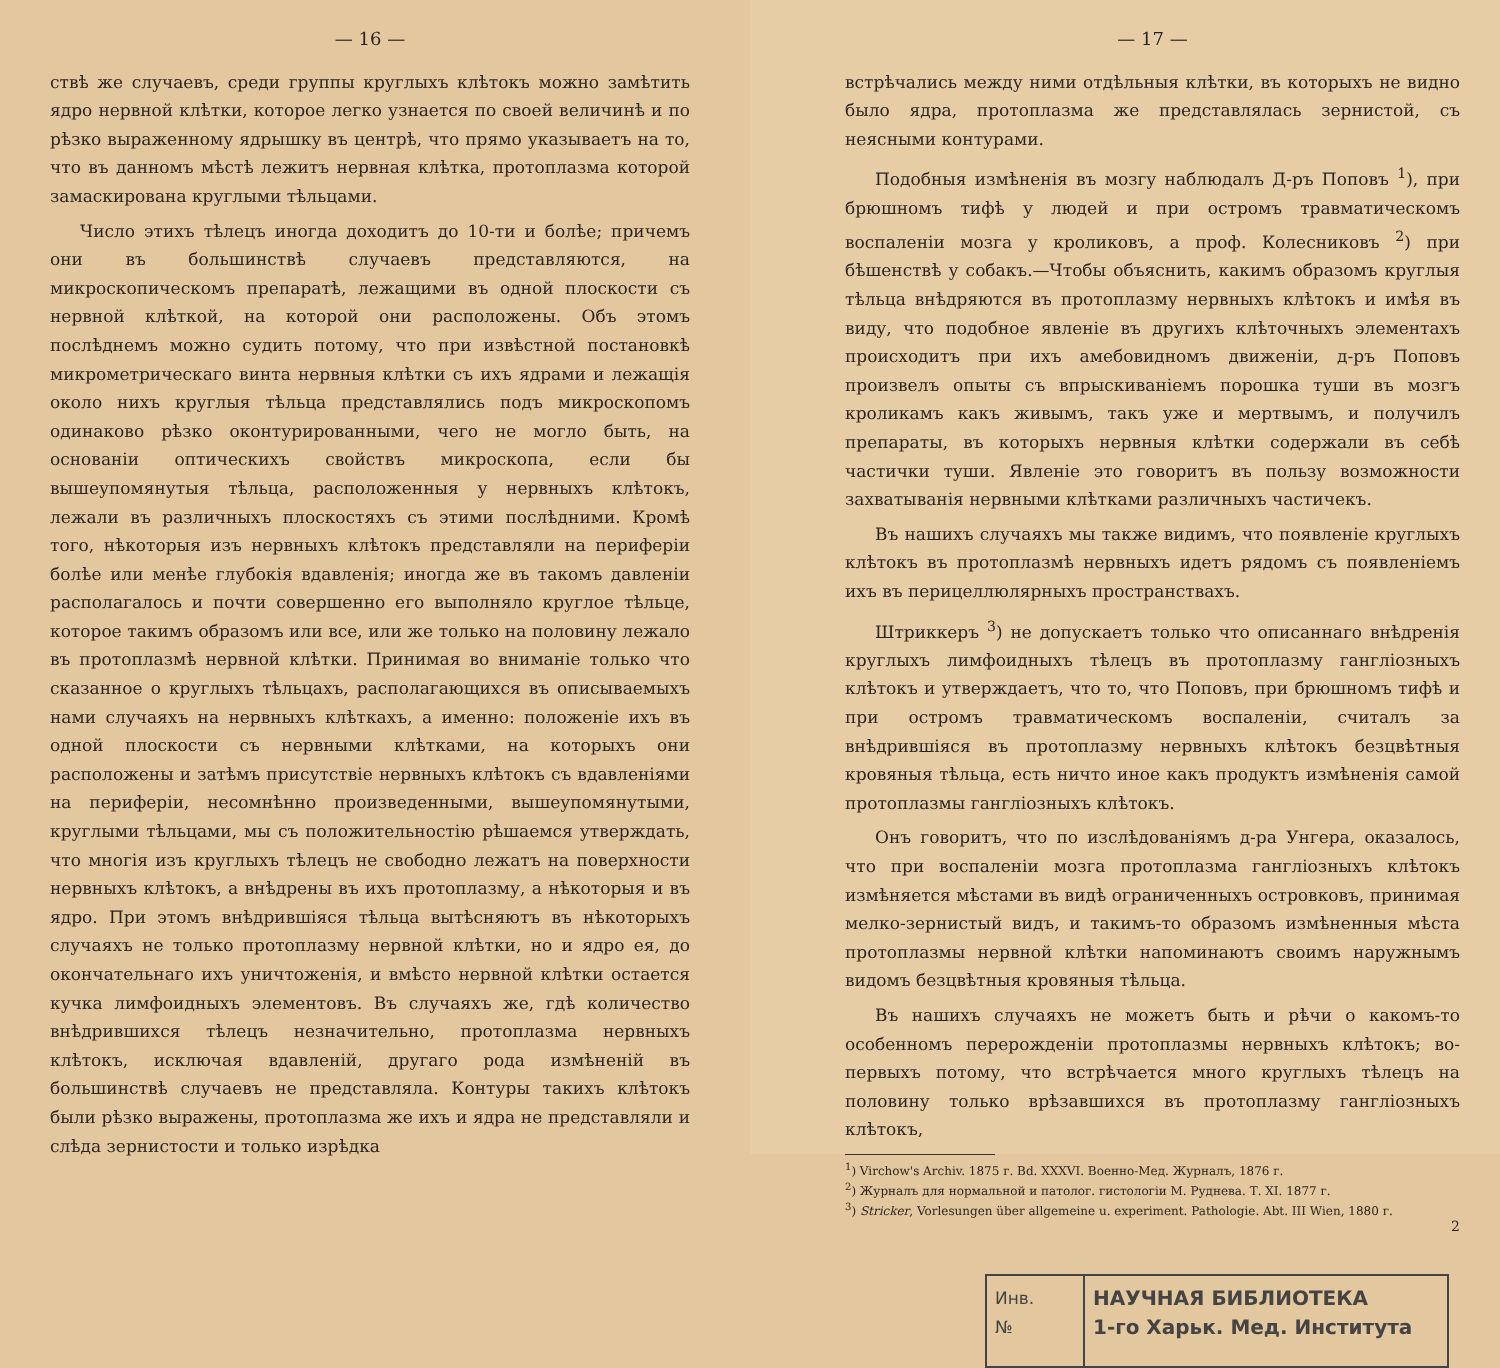— 16 —
ствѣ же случаевъ, среди группы круглыхъ клѣтокъ можно замѣтить ядро нервной клѣтки, которое легко узнается по своей величинѣ и по рѣзко выраженному ядрышку въ центрѣ, что прямо указываетъ на то, что въ данномъ мѣстѣ лежитъ нервная клѣтка, протоплазма которой замаскирована круглыми тѣльцами.
Число этихъ тѣлецъ иногда доходитъ до 10-ти и болѣе; причемъ они въ большинствѣ случаевъ представляются, на микроскопическомъ препаратѣ, лежащими въ одной плоскости съ нервной клѣткой, на которой они расположены. Объ этомъ послѣднемъ можно судить потому, что при извѣстной постановкѣ микрометрическаго винта нервныя клѣтки съ ихъ ядрами и лежащія около нихъ круглыя тѣльца представлялись подъ микроскопомъ одинаково рѣзко оконтурированными, чего не могло быть, на основаніи оптическихъ свойствъ микроскопа, если бы вышеупомянутыя тѣльца, расположенныя у нервныхъ клѣтокъ, лежали въ различныхъ плоскостяхъ съ этими послѣдними. Кромѣ того, нѣкоторыя изъ нервныхъ клѣтокъ представляли на периферіи болѣе или менѣе глубокія вдавленія; иногда же въ такомъ давленіи располагалось и почти совершенно его выполняло круглое тѣльце, которое такимъ образомъ или все, или же только на половину лежало въ протоплазмѣ нервной клѣтки. Принимая во вниманіе только что сказанное о круглыхъ тѣльцахъ, располагающихся въ описываемыхъ нами случаяхъ на нервныхъ клѣткахъ, а именно: положеніе ихъ въ одной плоскости съ нервными клѣтками, на которыхъ они расположены и затѣмъ присутствіе нервныхъ клѣтокъ съ вдавленіями на периферіи, несомнѣнно произведенными, вышеупомянутыми, круглыми тѣльцами, мы съ положительностію рѣшаемся утверждать, что многія изъ круглыхъ тѣлецъ не свободно лежатъ на поверхности нервныхъ клѣтокъ, а внѣдрены въ ихъ протоплазму, а нѣкоторыя и въ ядро. При этомъ внѣдрившіяся тѣльца вытѣсняютъ въ нѣкоторыхъ случаяхъ не только протоплазму нервной клѣтки, но и ядро ея, до окончательнаго ихъ уничтоженія, и вмѣсто нервной клѣтки остается кучка лимфоидныхъ элементовъ. Въ случаяхъ же, гдѣ количество внѣдрившихся тѣлецъ незначительно, протоплазма нервныхъ клѣтокъ, исключая вдавленій, другаго рода измѣненій въ большинствѣ случаевъ не представляла. Контуры такихъ клѣтокъ были рѣзко выражены, протоплазма же ихъ и ядра не представляли и слѣда зернистости и только изрѣдка
— 17 —
встрѣчались между ними отдѣльныя клѣтки, въ которыхъ не видно было ядра, протоплазма же представлялась зернистой, съ неясными контурами.
Подобныя измѣненія въ мозгу наблюдалъ Д-ръ Поповъ <sup>1</sup>), при брюшномъ тифѣ у людей и при остромъ травматическомъ воспаленіи мозга у кроликовъ, а проф. Колесниковъ <sup>2</sup>) при бѣшенствѣ у собакъ.—Чтобы объяснить, какимъ образомъ круглыя тѣльца внѣдряются въ протоплазму нервныхъ клѣтокъ и имѣя въ виду, что подобное явленіе въ другихъ клѣточныхъ элементахъ происходитъ при ихъ амебовидномъ движеніи, д-ръ Поповъ произвелъ опыты съ впрыскиваніемъ порошка туши въ мозгъ кроликамъ какъ живымъ, такъ уже и мертвымъ, и получилъ препараты, въ которыхъ нервныя клѣтки содержали въ себѣ частички туши. Явленіе это говоритъ въ пользу возможности захватыванія нервными клѣтками различныхъ частичекъ.
Въ нашихъ случаяхъ мы также видимъ, что появленіе круглыхъ клѣтокъ въ протоплазмѣ нервныхъ идетъ рядомъ съ появленіемъ ихъ въ перицеллюлярныхъ пространствахъ.
Штриккеръ <sup>3</sup>) не допускаетъ только что описаннаго внѣдренія круглыхъ лимфоидныхъ тѣлецъ въ протоплазму ганглiозныхъ клѣтокъ и утверждаетъ, что то, что Поповъ, при брюшномъ тифѣ и при остромъ травматическомъ воспаленіи, считалъ за внѣдрившіяся въ протоплазму нервныхъ клѣтокъ безцвѣтныя кровяныя тѣльца, есть ничто иное какъ продуктъ измѣненія самой протоплазмы ганглiозныхъ клѣтокъ.
Онъ говоритъ, что по изслѣдованіямъ д-ра Унгера, оказалось, что при воспаленіи мозга протоплазма ганглiозныхъ клѣтокъ измѣняется мѣстами въ видѣ ограниченныхъ островковъ, принимая мелко-зернистый видъ, и такимъ-то образомъ измѣненныя мѣста протоплазмы нервной клѣтки напоминаютъ своимъ наружнымъ видомъ безцвѣтныя кровяныя тѣльца.
Въ нашихъ случаяхъ не можетъ быть и рѣчи о какомъ-то особенномъ перерожденіи протоплазмы нервныхъ клѣтокъ; во-первыхъ потому, что встрѣчается много круглыхъ тѣлецъ на половину только врѣзавшихся въ протоплазму ганглiозныхъ клѣтокъ,
<sup>1</sup>) Virchow's Archiv. 1875 г. Bd. XXXVI. Военно-Мед. Журналъ, 1876 г.
<sup>2</sup>) Журналъ для нормальной и патолог. гистологіи М. Руднева. Т. XI. 1877 г.
<sup>3</sup>) Stricker, Vorlesungen über allgemeine u. experiment. Pathologie. Abt. III Wien, 1880 г.
2
Инв.
№
НАУЧНАЯ БИБЛИОТЕКА
1-го Харьк. Мед. Института